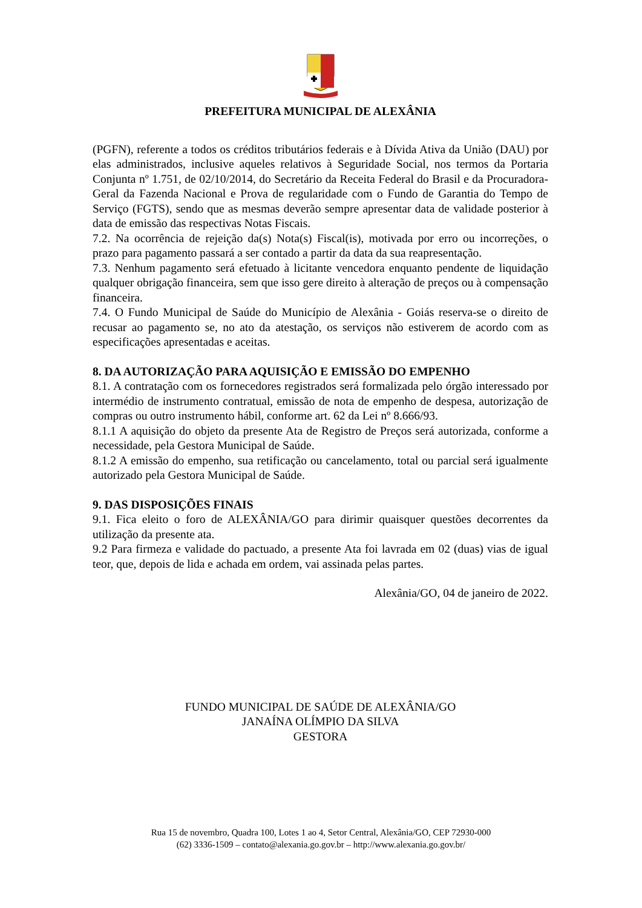PREFEITURA MUNICIPAL DE ALEXÂNIA
(PGFN), referente a todos os créditos tributários federais e à Dívida Ativa da União (DAU) por elas administrados, inclusive aqueles relativos à Seguridade Social, nos termos da Portaria Conjunta nº 1.751, de 02/10/2014, do Secretário da Receita Federal do Brasil e da Procuradora-Geral da Fazenda Nacional e Prova de regularidade com o Fundo de Garantia do Tempo de Serviço (FGTS), sendo que as mesmas deverão sempre apresentar data de validade posterior à data de emissão das respectivas Notas Fiscais.
7.2. Na ocorrência de rejeição da(s) Nota(s) Fiscal(is), motivada por erro ou incorreções, o prazo para pagamento passará a ser contado a partir da data da sua reapresentação.
7.3. Nenhum pagamento será efetuado à licitante vencedora enquanto pendente de liquidação qualquer obrigação financeira, sem que isso gere direito à alteração de preços ou à compensação financeira.
7.4. O Fundo Municipal de Saúde do Município de Alexânia - Goiás reserva-se o direito de recusar ao pagamento se, no ato da atestação, os serviços não estiverem de acordo com as especificações apresentadas e aceitas.
8. DA AUTORIZAÇÃO PARA AQUISIÇÃO E EMISSÃO DO EMPENHO
8.1. A contratação com os fornecedores registrados será formalizada pelo órgão interessado por intermédio de instrumento contratual, emissão de nota de empenho de despesa, autorização de compras ou outro instrumento hábil, conforme art. 62 da Lei nº 8.666/93.
8.1.1 A aquisição do objeto da presente Ata de Registro de Preços será autorizada, conforme a necessidade, pela Gestora Municipal de Saúde.
8.1.2 A emissão do empenho, sua retificação ou cancelamento, total ou parcial será igualmente autorizado pela Gestora Municipal de Saúde.
9. DAS DISPOSIÇÕES FINAIS
9.1. Fica eleito o foro de ALEXÂNIA/GO para dirimir quaisquer questões decorrentes da utilização da presente ata.
9.2 Para firmeza e validade do pactuado, a presente Ata foi lavrada em 02 (duas) vias de igual teor, que, depois de lida e achada em ordem, vai assinada pelas partes.
Alexânia/GO, 04 de janeiro de 2022.
FUNDO MUNICIPAL DE SAÚDE DE ALEXÂNIA/GO
JANAÍNA OLÍMPIO DA SILVA
GESTORA
Rua 15 de novembro, Quadra 100, Lotes 1 ao 4, Setor Central, Alexânia/GO, CEP 72930-000
(62) 3336-1509 – contato@alexania.go.gov.br – http://www.alexania.go.gov.br/